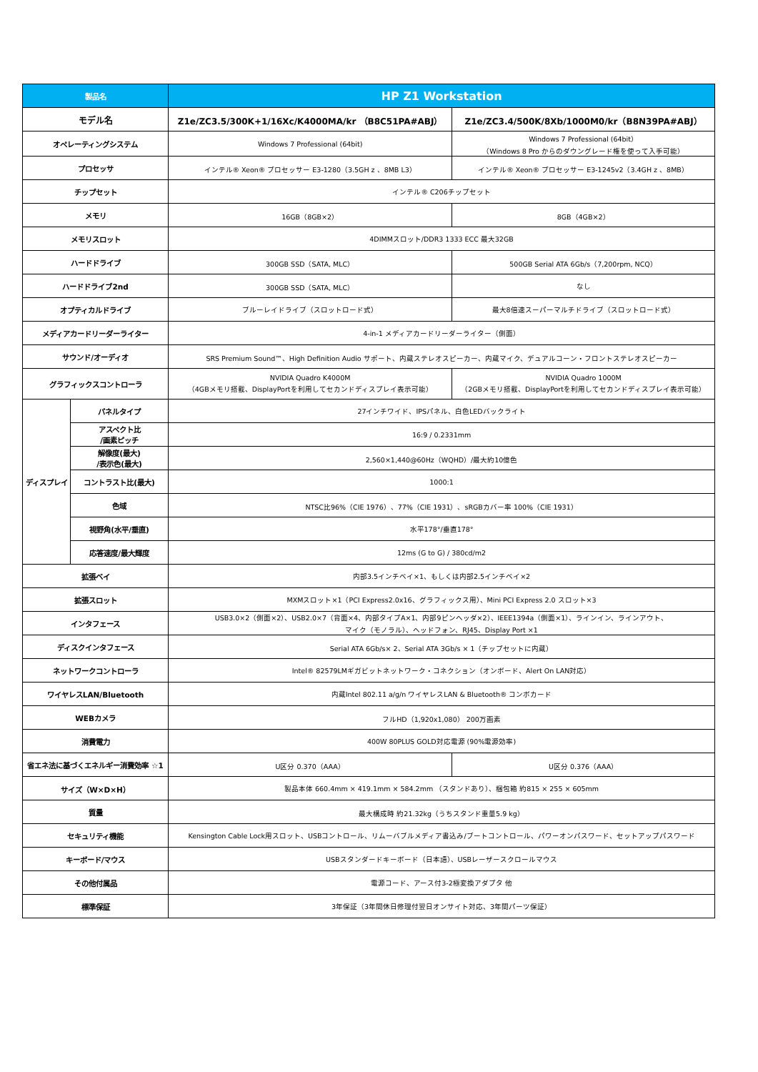| 製品名 | | HP Z1 Workstation | |
| --- | --- | --- | --- |
| モデル名 | | Z1e/ZC3.5/300K+1/16Xc/K4000MA/kr （B8C51PA#ABJ） | Z1e/ZC3.4/500K/8Xb/1000M0/kr（B8N39PA#ABJ） |
| オペレーティングシステム | | Windows 7 Professional (64bit) | Windows 7 Professional (64bit） （Windows 8 Pro からのダウングレード権を使って入手可能） |
| プロセッサ | | インテル® Xeon® プロセッサー E3-1280（3.5GH z 、8MB L3） | インテル® Xeon® プロセッサー E3-1245v2（3.4GH z 、8MB） |
| チップセット | | インテル® C206チップセット | |
| メモリ | | 16GB（8GB×2） | 8GB（4GB×2） |
| メモリスロット | | 4DIMMスロット/DDR3 1333 ECC 最大32GB | |
| ハードドライブ | | 300GB SSD（SATA, MLC） | 500GB Serial ATA 6Gb/s（7,200rpm, NCQ） |
| ハードドライブ2nd | | 300GB SSD（SATA, MLC） | なし |
| オプティカルドライブ | | ブルーレイドライブ（スロットロード式） | 最大8倍速スーパーマルチドライブ（スロットロード式） |
| メディアカードリーダーライター | | 4-in-1 メディアカードリーダーライター（側面） | |
| サウンド/オーディオ | | SRS Premium Sound™、High Definition Audio サポート、内蔵ステレオスピーカー、内蔵マイク、デュアルコーン・フロントステレオスピーカー | |
| グラフィックスコントローラ | | NVIDIA Quadro K4000M （4GBメモリ搭載、DisplayPortを利用してセカンドディスプレイ表示可能） | NVIDIA Quadro 1000M （2GBメモリ搭載、DisplayPortを利用してセカンドディスプレイ表示可能） |
| ディスプレイ | パネルタイプ | 27インチワイド、IPSパネル、白色LEDバックライト | |
| | アスペクト比 /画素ピッチ | 16:9 / 0.2331mm | |
| | 解像度(最大) /表示色(最大) | 2,560×1,440@60Hz（WQHD）/最大約10億色 | |
| | コントラスト比(最大) | 1000:1 | |
| | 色域 | NTSC比96%（CIE 1976）、77%（CIE 1931）、sRGBカバー率 100%（CIE 1931） | |
| | 視野角(水平/垂直) | 水平178°/垂直178° | |
| | 応答速度/最大輝度 | 12ms (G to G) / 380cd/m2 | |
| 拡張ベイ | | 内部3.5インチベイ×1、もしくは内部2.5インチベイ×2 | |
| 拡張スロット | | MXMスロット×1（PCI Express2.0x16、グラフィックス用）、Mini PCI Express 2.0 スロット×3 | |
| インタフェース | | USB3.0×2（側面×2）、USB2.0×7（背面×4、内部タイプA×1、内部9ピンヘッダ×2）、IEEE1394a（側面×1）、ラインイン、ラインアウト、 マイク（モノラル）、ヘッドフォン、RJ45、Display Port ×1 | |
| ディスクインタフェース | | Serial ATA 6Gb/s× 2、Serial ATA 3Gb/s × 1（チップセットに内蔵） | |
| ネットワークコントローラ | | Intel® 82579LMギガビットネットワーク・コネクション（オンボード、Alert On LAN対応） | |
| ワイヤレスLAN/Bluetooth | | 内蔵Intel 802.11 a/g/n ワイヤレスLAN & Bluetooth® コンボカード | |
| WEBカメラ | | フルHD（1,920x1,080） 200万画素 | |
| 消費電力 | | 400W 80PLUS GOLD対応電源 (90%電源効率) | |
| 省エネ法に基づくエネルギー消費効率 ☆1 | | U区分 0.370（AAA） | U区分 0.376（AAA） |
| サイズ（W×D×H） | | 製品本体 660.4mm × 419.1mm × 584.2mm （スタンドあり）、梱包箱 約815 × 255 × 605mm | |
| 質量 | | 最大構成時 約21.32kg（うちスタンド重量5.9 kg） | |
| セキュリティ機能 | | Kensington Cable Lock用スロット、USBコントロール、リムーバブルメディア書込み/ブートコントロール、パワーオンパスワード、セットアップパスワード | |
| キーボード/マウス | | USBスタンダードキーボード（日本語）、USBレーザースクロールマウス | |
| その他付属品 | | 電源コード、アース付3-2極変換アダプタ 他 | |
| 標準保証 | | 3年保証（3年間休日修理付翌日オンサイト対応、3年間パーツ保証） | |